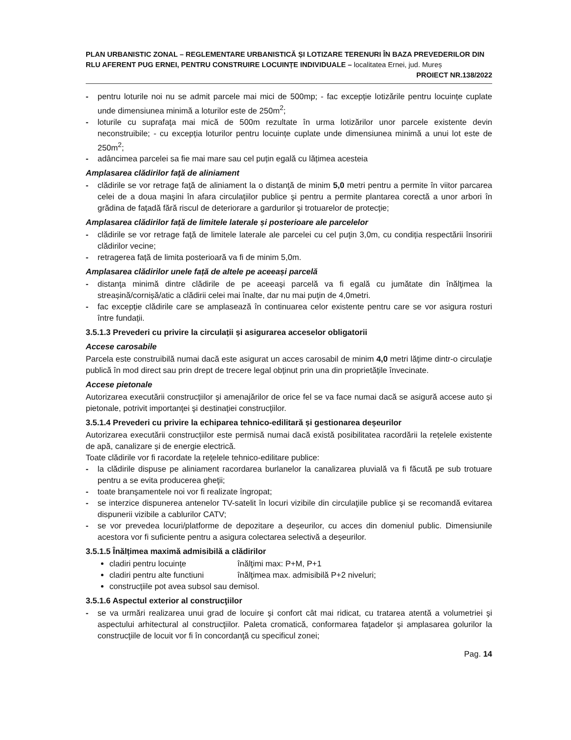PLAN URBANISTIC ZONAL – REGLEMENTARE URBANISTICĂ ȘI LOTIZARE TERENURI ÎN BAZA PREVEDERILOR DIN RLU AFERENT PUG ERNEI, PENTRU CONSTRUIRE LOCUINȚE INDIVIDUALE – localitatea Ernei, jud. Mureș
PROIECT NR.138/2022
- pentru loturile noi nu se admit parcele mai mici de 500mp; - fac excepție lotizările pentru locuințe cuplate unde dimensiunea minimă a loturilor este de 250m<sup>2</sup>;
- loturile cu suprafaţa mai mică de 500m rezultate în urma lotizărilor unor parcele existente devin neconstruibile; - cu excepția loturilor pentru locuințe cuplate unde dimensiunea minimă a unui lot este de 250m<sup>2</sup>;
- adâncimea parcelei sa fie mai mare sau cel puțin egală cu lățimea acesteia
Amplasarea clădirilor faţă de aliniament
- clădirile se vor retrage faţă de aliniament la o distanţă de minim 5,0 metri pentru a permite în viitor parcarea celei de a doua maşini în afara circulaţiilor publice şi pentru a permite plantarea corectă a unor arbori în grădina de faţadă fără riscul de deteriorare a gardurilor şi trotuarelor de protecţie;
Amplasarea clădirilor față de limitele laterale și posterioare ale parcelelor
- clădirile se vor retrage faţă de limitele laterale ale parcelei cu cel puţin 3,0m, cu condiția respectării însoririi clădirilor vecine;
- retragerea față de limita posterioară va fi de minim 5,0m.
Amplasarea clădirilor unele față de altele pe aceeași parcelă
- distanţa minimă dintre clădirile de pe aceeaşi parcelă va fi egală cu jumătate din înălţimea la streașină/cornișă/atic a clădirii celei mai înalte, dar nu mai puţin de 4,0metri.
- fac excepție clădirile care se amplasează în continuarea celor existente pentru care se vor asigura rosturi între fundații.
3.5.1.3 Prevederi cu privire la circulații și asigurarea acceselor obligatorii
Accese carosabile
Parcela este construibilă numai dacă este asigurat un acces carosabil de minim 4,0 metri lăţime dintr-o circulaţie publică în mod direct sau prin drept de trecere legal obţinut prin una din proprietăţile învecinate.
Accese pietonale
Autorizarea executării construcţiilor şi amenajărilor de orice fel se va face numai dacă se asigură accese auto și pietonale, potrivit importanţei şi destinaţiei construcţiilor.
3.5.1.4 Prevederi cu privire la echiparea tehnico-edilitară și gestionarea deșeurilor
Autorizarea executării construcțiilor este permisă numai dacă există posibilitatea racordării la rețelele existente de apă, canalizare și de energie electrică.
Toate clădirile vor fi racordate la reţelele tehnico-edilitare publice:
- la clădirile dispuse pe aliniament racordarea burlanelor la canalizarea pluvială va fi făcută pe sub trotuare pentru a se evita producerea gheţii;
- toate branşamentele noi vor fi realizate îngropat;
- se interzice dispunerea antenelor TV-satelit în locuri vizibile din circulaţiile publice şi se recomandă evitarea dispunerii vizibile a cablurilor CATV;
- se vor prevedea locuri/platforme de depozitare a deșeurilor, cu acces din domeniul public. Dimensiunile acestora vor fi suficiente pentru a asigura colectarea selectivă a deșeurilor.
3.5.1.5 Înălțimea maximă admisibilă a clădirilor
cladiri pentru locuințe înălţimi max: P+M, P+1
cladiri pentru alte functiuni înălţimea max. admisibilă P+2 niveluri;
construcțiile pot avea subsol sau demisol.
3.5.1.6 Aspectul exterior al construcţiilor
- se va urmări realizarea unui grad de locuire şi confort cât mai ridicat, cu tratarea atentă a volumetriei şi aspectului arhitectural al construcţiilor. Paleta cromatică, conformarea faţadelor şi amplasarea golurilor la construcţiile de locuit vor fi în concordanţă cu specificul zonei;
Pag. 14